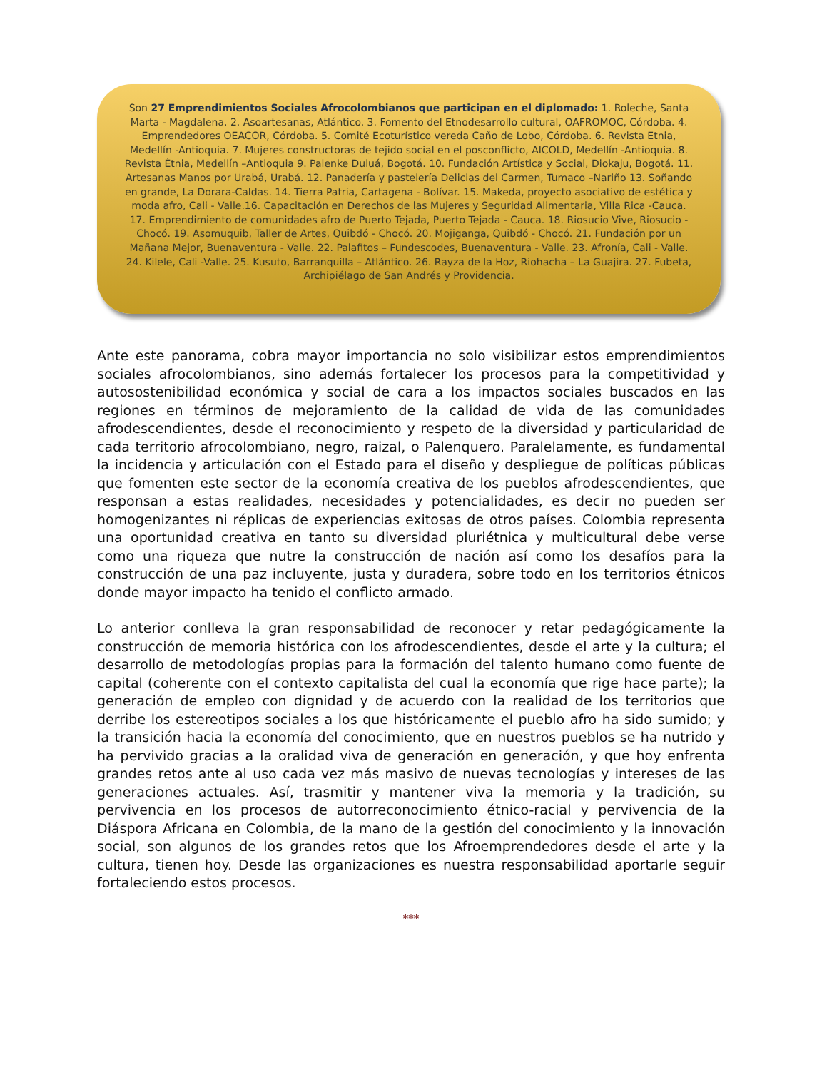Son 27 Emprendimientos Sociales Afrocolombianos que participan en el diplomado: 1. Roleche, Santa Marta - Magdalena. 2. Asoartesanas, Atlántico. 3. Fomento del Etnodesarrollo cultural, OAFROMOC, Córdoba. 4. Emprendedores OEACOR, Córdoba. 5. Comité Ecoturístico vereda Caño de Lobo, Córdoba. 6. Revista Etnia, Medellín -Antioquia. 7. Mujeres constructoras de tejido social en el posconflicto, AICOLD, Medellín -Antioquia. 8. Revista Étnia, Medellín –Antioquia 9. Palenke Duluá, Bogotá. 10. Fundación Artística y Social, Diokaju, Bogotá. 11. Artesanas Manos por Urabá, Urabá. 12. Panadería y pastelería Delicias del Carmen, Tumaco –Nariño 13. Soñando en grande, La Dorara-Caldas. 14. Tierra Patria, Cartagena - Bolívar. 15. Makeda, proyecto asociativo de estética y moda afro, Cali - Valle.16. Capacitación en Derechos de las Mujeres y Seguridad Alimentaria, Villa Rica -Cauca. 17. Emprendimiento de comunidades afro de Puerto Tejada, Puerto Tejada - Cauca. 18. Riosucio Vive, Riosucio - Chocó. 19. Asomuquib, Taller de Artes, Quibdó - Chocó. 20. Mojiganga, Quibdó - Chocó. 21. Fundación por un Mañana Mejor, Buenaventura - Valle. 22. Palafitos – Fundescodes, Buenaventura - Valle. 23. Afronía, Cali - Valle. 24. Kilele, Cali -Valle. 25. Kusuto, Barranquilla – Atlántico. 26. Rayza de la Hoz, Riohacha – La Guajira. 27. Fubeta, Archipiélago de San Andrés y Providencia.
Ante este panorama, cobra mayor importancia no solo visibilizar estos emprendimientos sociales afrocolombianos, sino además fortalecer los procesos para la competitividad y autosostenibilidad económica y social de cara a los impactos sociales buscados en las regiones en términos de mejoramiento de la calidad de vida de las comunidades afrodescendientes, desde el reconocimiento y respeto de la diversidad y particularidad de cada territorio afrocolombiano, negro, raizal, o Palenquero. Paralelamente, es fundamental la incidencia y articulación con el Estado para el diseño y despliegue de políticas públicas que fomenten este sector de la economía creativa de los pueblos afrodescendientes, que responsan a estas realidades, necesidades y potencialidades, es decir no pueden ser homogenizantes ni réplicas de experiencias exitosas de otros países. Colombia representa una oportunidad creativa en tanto su diversidad pluriétnica y multicultural debe verse como una riqueza que nutre la construcción de nación así como los desafíos para la construcción de una paz incluyente, justa y duradera, sobre todo en los territorios étnicos donde mayor impacto ha tenido el conflicto armado.
Lo anterior conlleva la gran responsabilidad de reconocer y retar pedagógicamente la construcción de memoria histórica con los afrodescendientes, desde el arte y la cultura; el desarrollo de metodologías propias para la formación del talento humano como fuente de capital (coherente con el contexto capitalista del cual la economía que rige hace parte); la generación de empleo con dignidad y de acuerdo con la realidad de los territorios que derribe los estereotipos sociales a los que históricamente el pueblo afro ha sido sumido; y la transición hacia la economía del conocimiento, que en nuestros pueblos se ha nutrido y ha pervivido gracias a la oralidad viva de generación en generación, y que hoy enfrenta grandes retos ante al uso cada vez más masivo de nuevas tecnologías y intereses de las generaciones actuales. Así, trasmitir y mantener viva la memoria y la tradición, su pervivencia en los procesos de autorreconocimiento étnico-racial y pervivencia de la Diáspora Africana en Colombia, de la mano de la gestión del conocimiento y la innovación social, son algunos de los grandes retos que los Afroemprendedores desde el arte y la cultura, tienen hoy. Desde las organizaciones es nuestra responsabilidad aportarle seguir fortaleciendo estos procesos.
***